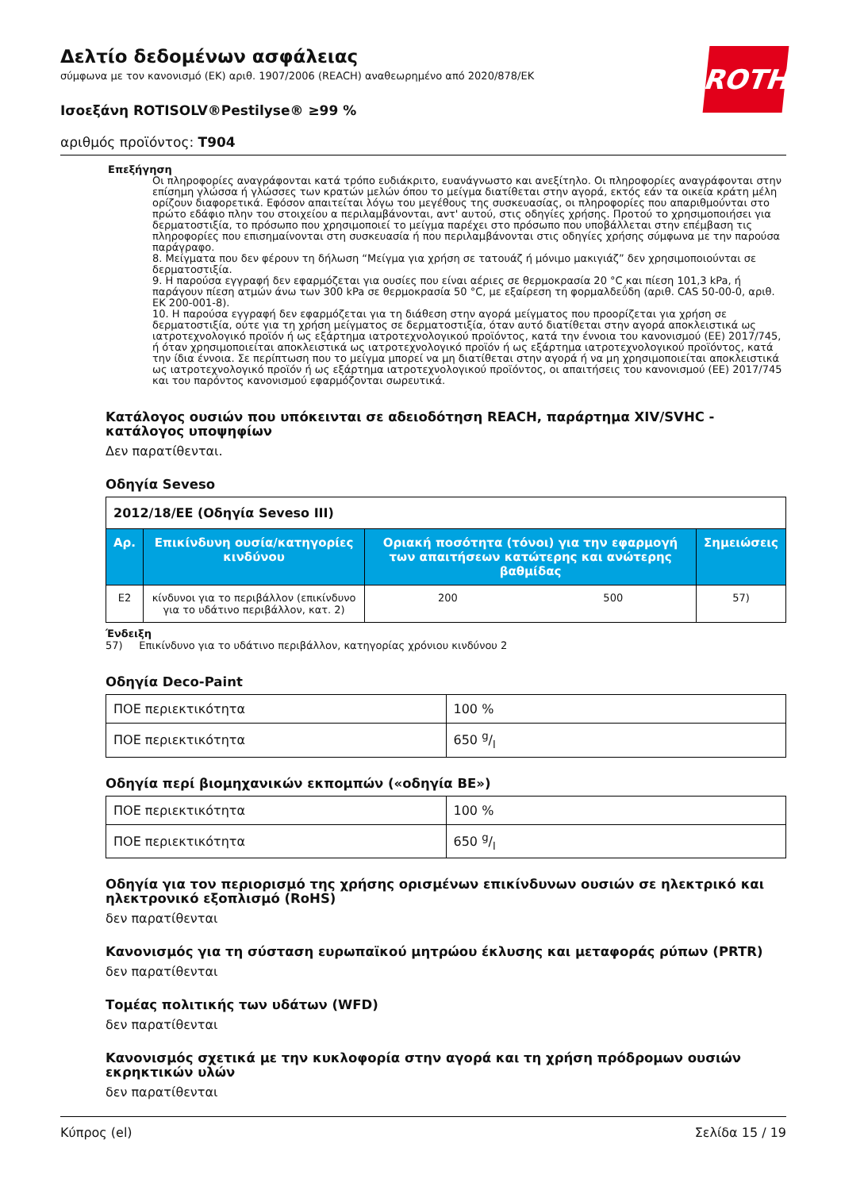ROTH
Δελτίο δεδομένων ασφάλειας
σύμφωνα με τον κανονισμό (ΕΚ) αριθ. 1907/2006 (REACH) αναθεωρημένο από 2020/878/ΕΚ
Ισοεξάνη ROTISOLV®Pestilyse® ≥99 %
αριθμός προϊόντος: T904
Επεξήγηση
Οι πληροφορίες αναγράφονται κατά τρόπο ευδιάκριτο, ευανάγνωστο και ανεξίτηλο. Οι πληροφορίες αναγράφονται στην επίσημη γλώσσα ή γλώσσες των κρατών μελών όπου το μείγμα διατίθεται στην αγορά, εκτός εάν τα οικεία κράτη μέλη ορίζουν διαφορετικά. Εφόσον απαιτείται λόγω του μεγέθους της συσκευασίας, οι πληροφορίες που απαριθμούνται στο πρώτο εδάφιο πλην του στοιχείου α περιλαμβάνονται, αντ' αυτού, στις οδηγίες χρήσης. Προτού το χρησιμοποιήσει για δερματοστιξία, το πρόσωπο που χρησιμοποιεί το μείγμα παρέχει στο πρόσωπο που υποβάλλεται στην επέμβαση τις πληροφορίες που επισημαίνονται στη συσκευασία ή που περιλαμβάνονται στις οδηγίες χρήσης σύμφωνα με την παρούσα παράγραφο.
8. Μείγματα που δεν φέρουν τη δήλωση “Μείγμα για χρήση σε τατουάζ ή μόνιμο μακιγιάζ” δεν χρησιμοποιούνται σε δερματοστιξία.
9. Η παρούσα εγγραφή δεν εφαρμόζεται για ουσίες που είναι αέριες σε θερμοκρασία 20 °C και πίεση 101,3 kPa, ή παράγουν πίεση ατμών άνω των 300 kPa σε θερμοκρασία 50 °C, με εξαίρεση τη φορμαλδεΰδη (αριθ. CAS 50-00-0, αριθ. ΕΚ 200-001-8).
10. Η παρούσα εγγραφή δεν εφαρμόζεται για τη διάθεση στην αγορά μείγματος που προορίζεται για χρήση σε δερματοστιξία, ούτε για τη χρήση μείγματος σε δερματοστιξία, όταν αυτό διατίθεται στην αγορά αποκλειστικά ως ιατροτεχνολογικό προϊόν ή ως εξάρτημα ιατροτεχνολογικού προϊόντος, κατά την έννοια του κανονισμού (ΕΕ) 2017/745, ή όταν χρησιμοποιείται αποκλειστικά ως ιατροτεχνολογικό προϊόν ή ως εξάρτημα ιατροτεχνολογικού προϊόντος, κατά την ίδια έννοια. Σε περίπτωση που το μείγμα μπορεί να μη διατίθεται στην αγορά ή να μη χρησιμοποιείται αποκλειστικά ως ιατροτεχνολογικό προϊόν ή ως εξάρτημα ιατροτεχνολογικού προϊόντος, οι απαιτήσεις του κανονισμού (ΕΕ) 2017/745 και του παρόντος κανονισμού εφαρμόζονται σωρευτικά.
Κατάλογος ουσιών που υπόκεινται σε αδειοδότηση REACH, παράρτημα XIV/SVHC - κατάλογος υποψηφίων
Δεν παρατίθενται.
Οδηγία Seveso
| 2012/18/ΕΕ (Οδηγία Seveso III) | | | | |
| Αρ. | Επικίνδυνη ουσία/κατηγορίες κινδύνου | Οριακή ποσότητα (τόνοι) για την εφαρμογή των απαιτήσεων κατώτερης και ανώτερης βαθμίδας | | Σημειώσεις |
| E2 | κίνδυνοι για το περιβάλλον (επικίνδυνο για το υδάτινο περιβάλλον, κατ. 2) | 200 | 500 | 57) |
Ένδειξη
57) Επικίνδυνο για το υδάτινο περιβάλλον, κατηγορίας χρόνιου κινδύνου 2
Οδηγία Deco-Paint
| ΠΟΕ περιεκτικότητα | 100 % |
| ΠΟΕ περιεκτικότητα | 650 g/l |
Οδηγία περί βιομηχανικών εκπομπών («οδηγία ΒΕ»)
| ΠΟΕ περιεκτικότητα | 100 % |
| ΠΟΕ περιεκτικότητα | 650 g/l |
Οδηγία για τον περιορισμό της χρήσης ορισμένων επικίνδυνων ουσιών σε ηλεκτρικό και ηλεκτρονικό εξοπλισμό (RoHS)
δεν παρατίθενται
Κανονισμός για τη σύσταση ευρωπαϊκού μητρώου έκλυσης και μεταφοράς ρύπων (PRTR)
δεν παρατίθενται
Τομέας πολιτικής των υδάτων (WFD)
δεν παρατίθενται
Κανονισμός σχετικά με την κυκλοφορία στην αγορά και τη χρήση πρόδρομων ουσιών εκρηκτικών υλών
δεν παρατίθενται
Κύπρος (el) Σελίδα 15 / 19